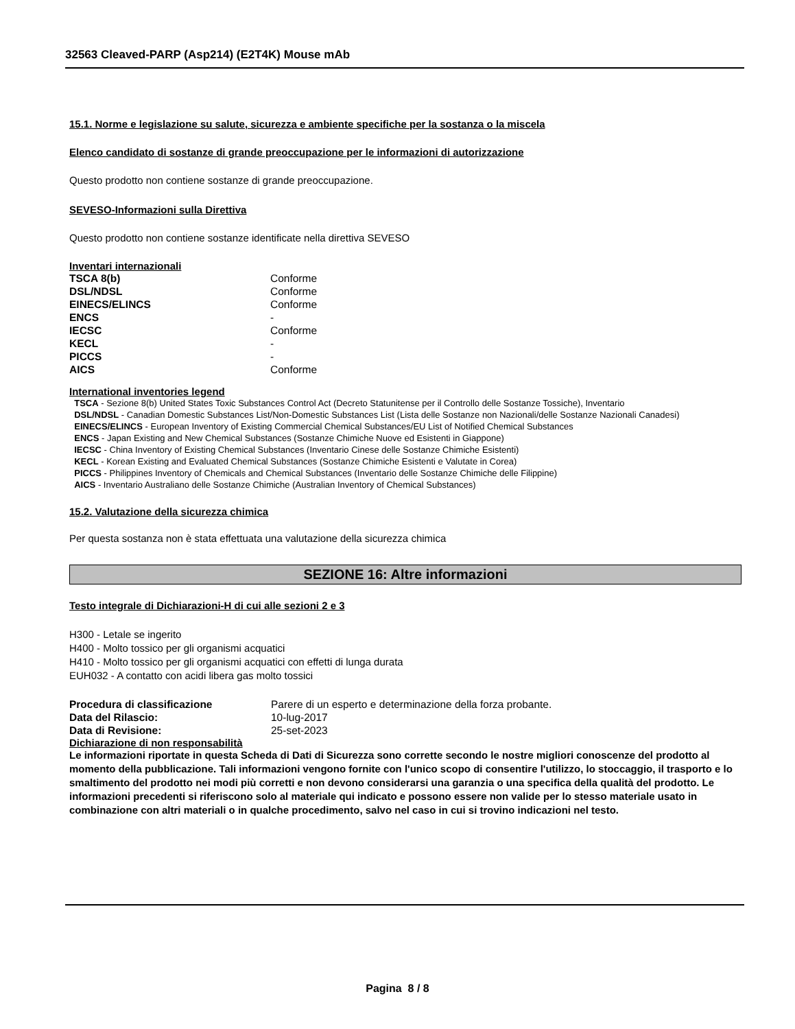32563 Cleaved-PARP (Asp214) (E2T4K) Mouse mAb
15.1. Norme e legislazione su salute, sicurezza e ambiente specifiche per la sostanza o la miscela
Elenco candidato di sostanze di grande preoccupazione per le informazioni di autorizzazione
Questo prodotto non contiene sostanze di grande preoccupazione.
SEVESO-Informazioni sulla Direttiva
Questo prodotto non contiene sostanze identificate nella direttiva SEVESO
Inventari internazionali
| TSCA 8(b) | Conforme |
| DSL/NDSL | Conforme |
| EINECS/ELINCS | Conforme |
| ENCS | - |
| IECSC | Conforme |
| KECL | - |
| PICCS | - |
| AICS | Conforme |
International inventories legend
TSCA - Sezione 8(b) United States Toxic Substances Control Act (Decreto Statunitense per il Controllo delle Sostanze Tossiche), Inventario
DSL/NDSL - Canadian Domestic Substances List/Non-Domestic Substances List (Lista delle Sostanze non Nazionali/delle Sostanze Nazionali Canadesi)
EINECS/ELINCS - European Inventory of Existing Commercial Chemical Substances/EU List of Notified Chemical Substances
ENCS - Japan Existing and New Chemical Substances (Sostanze Chimiche Nuove ed Esistenti in Giappone)
IECSC - China Inventory of Existing Chemical Substances (Inventario Cinese delle Sostanze Chimiche Esistenti)
KECL - Korean Existing and Evaluated Chemical Substances (Sostanze Chimiche Esistenti e Valutate in Corea)
PICCS - Philippines Inventory of Chemicals and Chemical Substances (Inventario delle Sostanze Chimiche delle Filippine)
AICS - Inventario Australiano delle Sostanze Chimiche (Australian Inventory of Chemical Substances)
15.2. Valutazione della sicurezza chimica
Per questa sostanza non è stata effettuata una valutazione della sicurezza chimica
SEZIONE 16: Altre informazioni
Testo integrale di Dichiarazioni-H di cui alle sezioni 2 e 3
H300 - Letale se ingerito
H400 - Molto tossico per gli organismi acquatici
H410 - Molto tossico per gli organismi acquatici con effetti di lunga durata
EUH032 - A contatto con acidi libera gas molto tossici
| Procedura di classificazione | Parere di un esperto e determinazione della forza probante. |
| Data del Rilascio: | 10-lug-2017 |
| Data di Revisione: | 25-set-2023 |
Dichiarazione di non responsabilità
Le informazioni riportate in questa Scheda di Dati di Sicurezza sono corrette secondo le nostre migliori conoscenze del prodotto al momento della pubblicazione. Tali informazioni vengono fornite con l'unico scopo di consentire l'utilizzo, lo stoccaggio, il trasporto e lo smaltimento del prodotto nei modi più corretti e non devono considerarsi una garanzia o una specifica della qualità del prodotto. Le informazioni precedenti si riferiscono solo al materiale qui indicato e possono essere non valide per lo stesso materiale usato in combinazione con altri materiali o in qualche procedimento, salvo nel caso in cui si trovino indicazioni nel testo.
Pagina 8 / 8